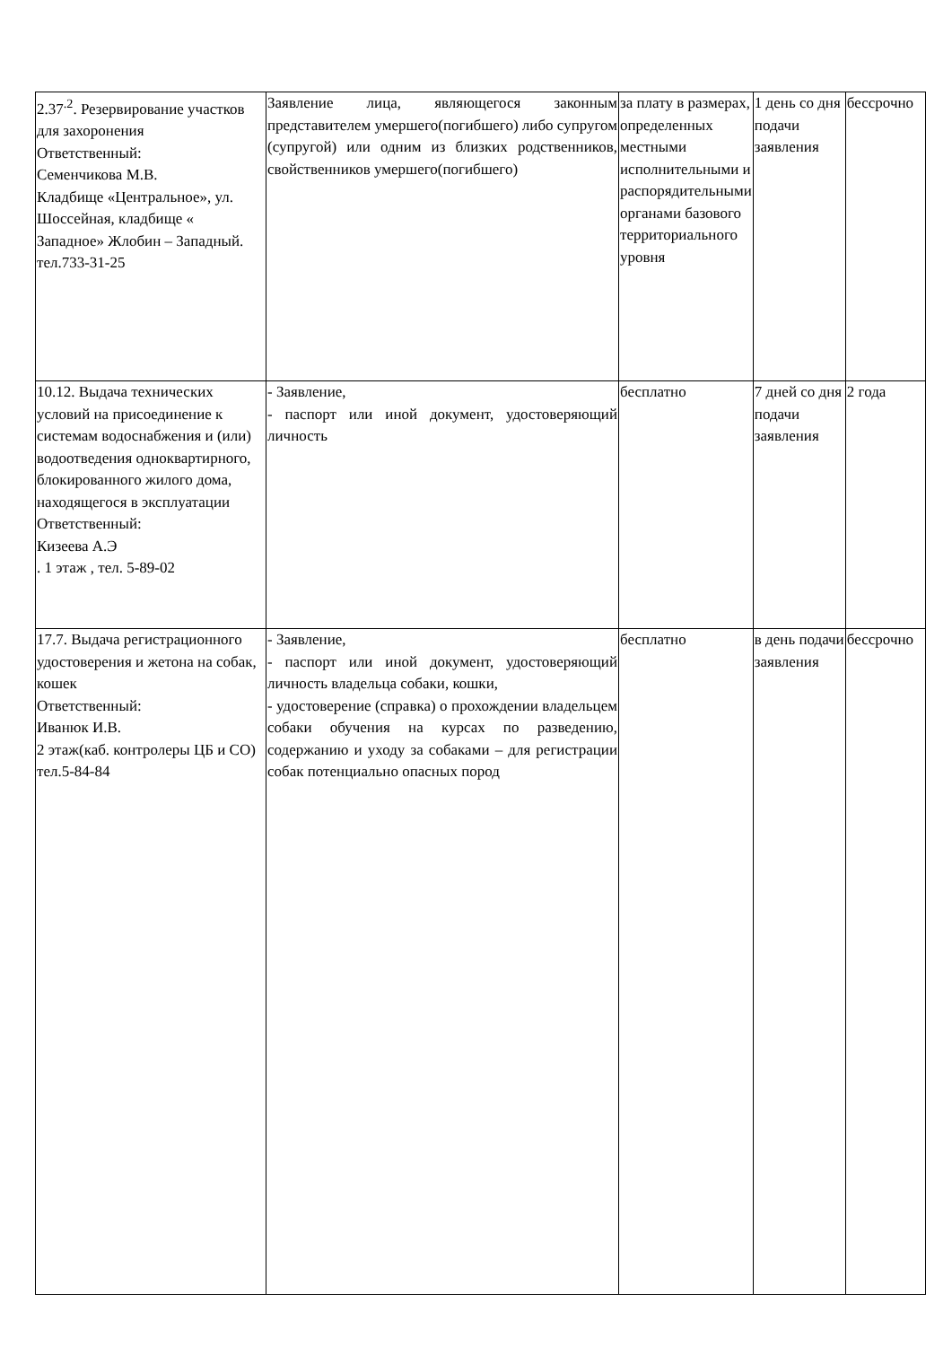| 2.37<sup>.2</sup>. Резервирование участков для захоронения Ответственный: Семенчикова М.В. Кладбище «Центральное», ул. Шоссейная, кладбище « Западное» Жлобин – Западный. тел.733-31-25 | Заявление лица, являющегося законным представителем умершего(погибшего) либо супругом (супругой) или одним из близких родственников, свойственников умершего(погибшего) | за плату в размерах, определенных местными исполнительными и распорядительными органами базового территориального уровня | 1 день со дня подачи заявления | бессрочно |
| 10.12. Выдача технических условий на присоединение к системам водоснабжения и (или) водоотведения одноквартирного, блокированного жилого дома, находящегося в эксплуатации Ответственный: Кизеева А.Э . 1 этаж , тел. 5-89-02 | - Заявление, - паспорт или иной документ, удостоверяющий личность | бесплатно | 7 дней со дня подачи заявления | 2 года |
| 17.7. Выдача регистрационного удостоверения и жетона на собак, кошек Ответственный: Иванюк И.В. 2 этаж(каб. контролеры ЦБ и СО) тел.5-84-84 | - Заявление, - паспорт или иной документ, удостоверяющий личность владельца собаки, кошки, - удостоверение (справка) о прохождении владельцем собаки обучения на курсах по разведению, содержанию и уходу за собаками – для регистрации собак потенциально опасных пород | бесплатно | в день подачи заявления | бессрочно |